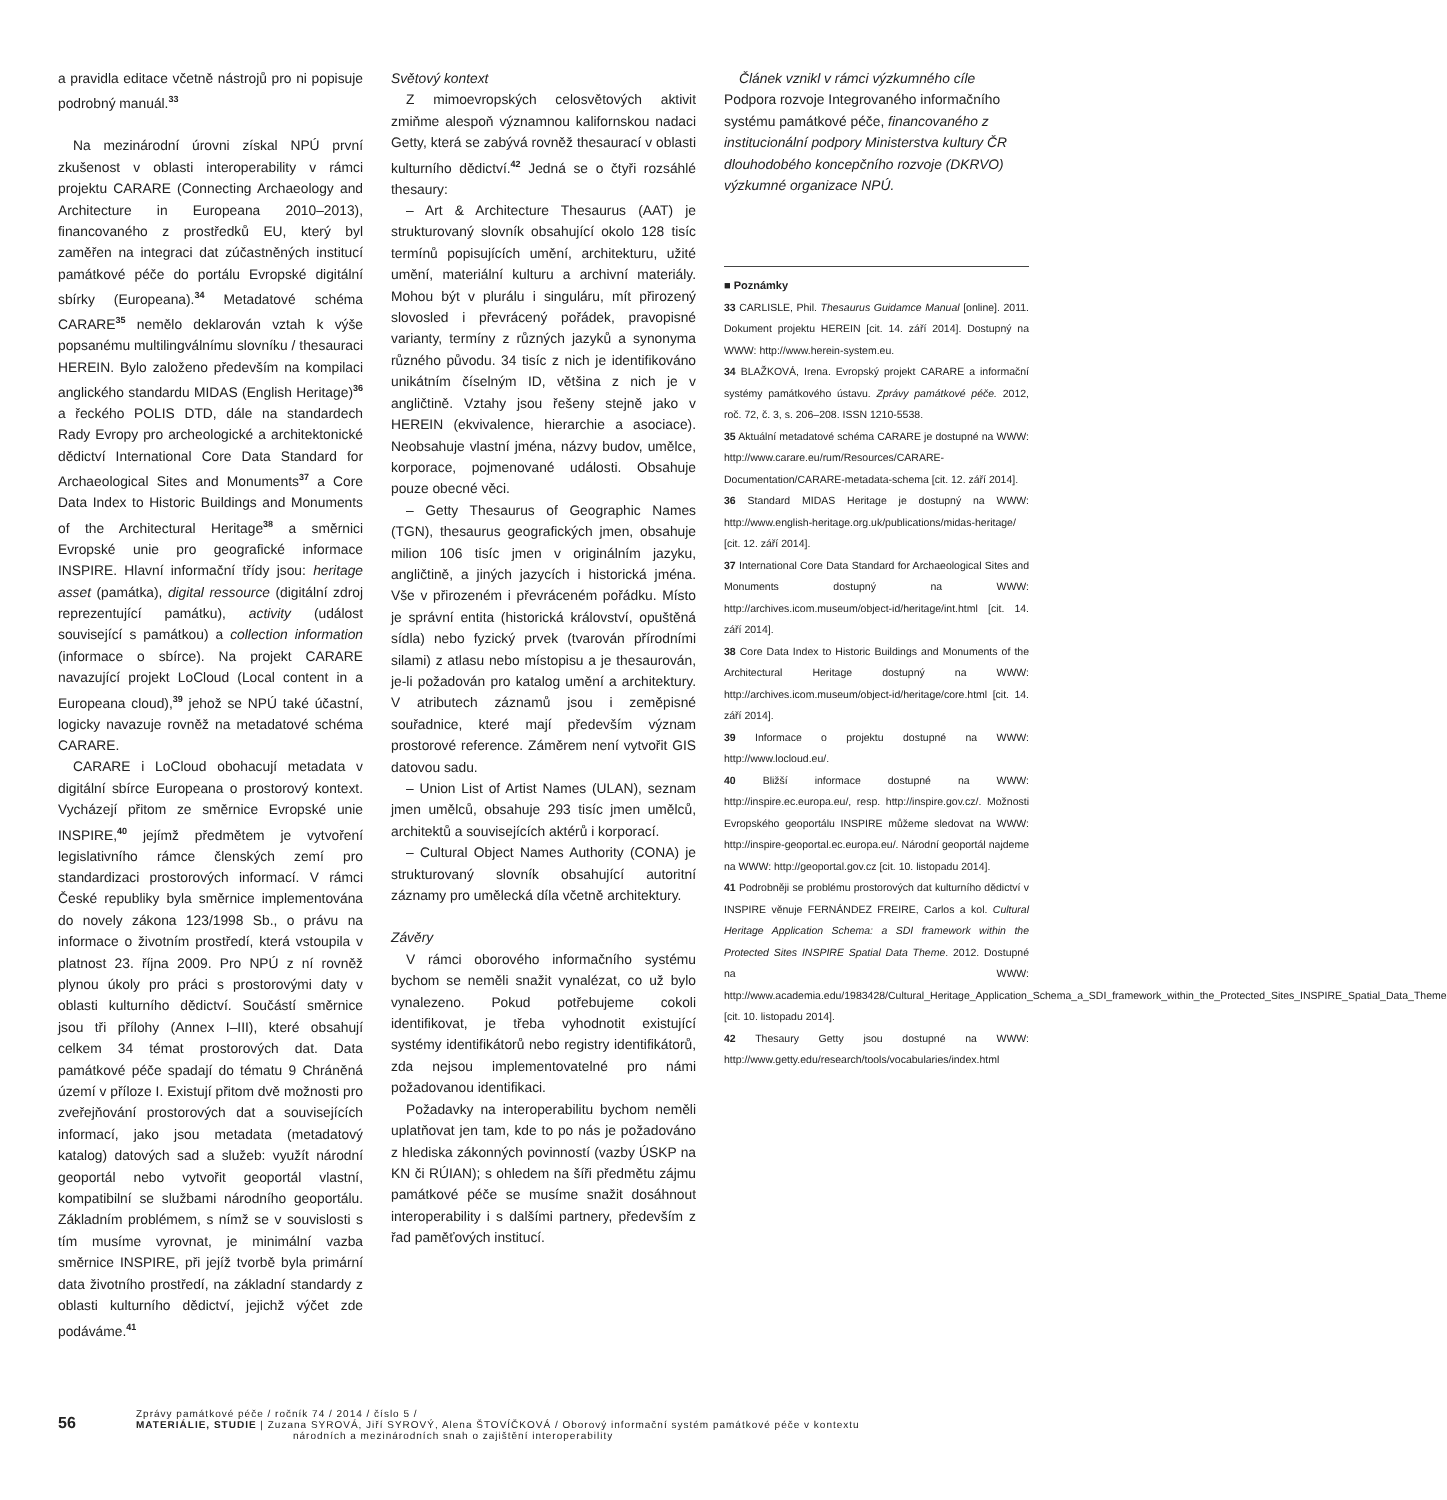a pravidla editace včetně nástrojů pro ni popisuje podrobný manuál.<sup>33</sup>
Na mezinárodní úrovni získal NPÚ první zkušenost v oblasti interoperability v rámci projektu CARARE (Connecting Archaeology and Architecture in Europeana 2010–2013), financovaného z prostředků EU, který byl zaměřen na integraci dat zúčastněných institucí památkové péče do portálu Evropské digitální sbírky (Europeana).<sup>34</sup> Metadatové schéma CARARE<sup>35</sup> nemělo deklarován vztah k výše popsanému multilingválnímu slovníku / thesauraci HEREIN. Bylo založeno především na kompilaci anglického standardu MIDAS (English Heritage)<sup>36</sup> a řeckého POLIS DTD, dále na standardech Rady Evropy pro archeologické a architektonické dědictví International Core Data Standard for Archaeological Sites and Monuments<sup>37</sup> a Core Data Index to Historic Buildings and Monuments of the Architectural Heritage<sup>38</sup> a směrnici Evropské unie pro geografické informace INSPIRE. Hlavní informační třídy jsou: heritage asset (památka), digital ressource (digitální zdroj reprezentující památku), activity (událost související s památkou) a collection information (informace o sbírce). Na projekt CARARE navazující projekt LoCloud (Local content in a Europeana cloud),<sup>39</sup> jehož se NPÚ také účastní, logicky navazuje rovněž na metadatové schéma CARARE.
CARARE i LoCloud obohacují metadata v digitální sbírce Europeana o prostorový kontext. Vycházejí přitom ze směrnice Evropské unie INSPIRE,<sup>40</sup> jejímž předmětem je vytvoření legislativního rámce členských zemí pro standardizaci prostorových informací. V rámci České republiky byla směrnice implementována do novely zákona 123/1998 Sb., o právu na informace o životním prostředí, která vstoupila v platnost 23. října 2009. Pro NPÚ z ní rovněž plynou úkoly pro práci s prostorovými daty v oblasti kulturního dědictví. Součástí směrnice jsou tři přílohy (Annex I–III), které obsahují celkem 34 témat prostorových dat. Data památkové péče spadají do tématu 9 Chráněná území v příloze I. Existují přitom dvě možnosti pro zveřejňování prostorových dat a souvisejících informací, jako jsou metadata (metadatový katalog) datových sad a služeb: využít národní geoportál nebo vytvořit geoportál vlastní, kompatibilní se službami národního geoportálu. Základním problémem, s nímž se v souvislosti s tím musíme vyrovnat, je minimální vazba směrnice INSPIRE, při jejíž tvorbě byla primární data životního prostředí, na základní standardy z oblasti kulturního dědictví, jejichž výčet zde podáváme.<sup>41</sup>
Světový kontext
Z mimoevropských celosvětových aktivit zmiňme alespoň významnou kalifornskou nadaci Getty, která se zabývá rovněž thesaurací v oblasti kulturního dědictví.<sup>42</sup> Jedná se o čtyři rozsáhlé thesaury:
– Art & Architecture Thesaurus (AAT) je strukturovaný slovník obsahující okolo 128 tisíc termínů popisujících umění, architekturu, užité umění, materiální kulturu a archivní materiály. Mohou být v plurálu i singuláru, mít přirozený slovosled i převrácený pořádek, pravopisné varianty, termíny z různých jazyků a synonyma různého původu. 34 tisíc z nich je identifikováno unikátním číselným ID, většina z nich je v angličtině. Vztahy jsou řešeny stejně jako v HEREIN (ekvivalence, hierarchie a asociace). Neobsahuje vlastní jména, názvy budov, umělce, korporace, pojmenované události. Obsahuje pouze obecné věci.
– Getty Thesaurus of Geographic Names (TGN), thesaurus geografických jmen, obsahuje milion 106 tisíc jmen v originálním jazyku, angličtině, a jiných jazycích i historická jména. Vše v přirozeném i převráceném pořádku. Místo je správní entita (historická království, opuštěná sídla) nebo fyzický prvek (tvarován přírodními silami) z atlasu nebo místopisu a je thesaurován, je-li požadován pro katalog umění a architektury. V atributech záznamů jsou i zeměpisné souřadnice, které mají především význam prostorové reference. Záměrem není vytvořit GIS datovou sadu.
– Union List of Artist Names (ULAN), seznam jmen umělců, obsahuje 293 tisíc jmen umělců, architektů a souvisejících aktérů i korporací.
– Cultural Object Names Authority (CONA) je strukturovaný slovník obsahující autoritní záznamy pro umělecká díla včetně architektury.
Závěry
V rámci oborového informačního systému bychom se neměli snažit vynalézat, co už bylo vynalezeno. Pokud potřebujeme cokoli identifikovat, je třeba vyhodnotit existující systémy identifikátorů nebo registry identifikátorů, zda nejsou implementovatelné pro námi požadovanou identifikaci.
Požadavky na interoperabilitu bychom neměli uplatňovat jen tam, kde to po nás je požadováno z hlediska zákonných povinností (vazby ÚSKP na KN či RÚIAN); s ohledem na šíři předmětu zájmu památkové péče se musíme snažit dosáhnout interoperability i s dalšími partnery, především z řad paměťových institucí.
Článek vznikl v rámci výzkumného cíle Podpora rozvoje Integrovaného informačního systému památkové péče, financovaného z institucionální podpory Ministerstva kultury ČR dlouhodobého koncepčního rozvoje (DKRVO) výzkumné organizace NPÚ.
■ Poznámky
33 CARLISLE, Phil. Thesaurus Guidamce Manual [online]. 2011. Dokument projektu HEREIN [cit. 14. září 2014]. Dostupný na WWW: http://www.herein-system.eu.
34 BLAŽKOVÁ, Irena. Evropský projekt CARARE a informační systémy památkového ústavu. Zprávy památkové péče. 2012, roč. 72, č. 3, s. 206–208. ISSN 1210-5538.
35 Aktuální metadatové schéma CARARE je dostupné na WWW: http://www.carare.eu/rum/Resources/CARARE-Documentation/CARARE-metadata-schema [cit. 12. září 2014].
36 Standard MIDAS Heritage je dostupný na WWW: http://www.english-heritage.org.uk/publications/midas-heritage/ [cit. 12. září 2014].
37 International Core Data Standard for Archaeological Sites and Monuments dostupný na WWW: http://archives.icom.museum/object-id/heritage/int.html [cit. 14. září 2014].
38 Core Data Index to Historic Buildings and Monuments of the Architectural Heritage dostupný na WWW: http://archives.icom.museum/object-id/heritage/core.html [cit. 14. září 2014].
39 Informace o projektu dostupné na WWW: http://www.locloud.eu/.
40 Bližší informace dostupné na WWW: http://inspire.ec.europa.eu/, resp. http://inspire.gov.cz/. Možnosti Evropského geoportálu INSPIRE můžeme sledovat na WWW: http://inspire-geoportal.ec.europa.eu/. Národní geoportál najdeme na WWW: http://geoportal.gov.cz [cit. 10. listopadu 2014].
41 Podrobněji se problému prostorových dat kulturního dědictví v INSPIRE věnuje FERNÁNDEZ FREIRE, Carlos a kol. Cultural Heritage Application Schema: a SDI framework within the Protected Sites INSPIRE Spatial Data Theme. 2012. Dostupné na WWW: http://www.academia.edu/1983428/Cultural_Heritage_Application_Schema_a_SDI_framework_within_the_Protected_Sites_INSPIRE_Spatial_Data_Theme [cit. 10. listopadu 2014].
42 Thesaury Getty jsou dostupné na WWW: http://www.getty.edu/research/tools/vocabularies/index.html
56
Zprávy památkové péče / ročník 74 / 2014 / číslo 5 /
MATERIÁLIE, STUDIE | Zuzana SYROVÁ, Jiří SYROVÝ, Alena ŠTOVÍČKOVÁ / Oborový informační systém památkové péče v kontextu
národních a mezinárodních snah o zajištění interoperability